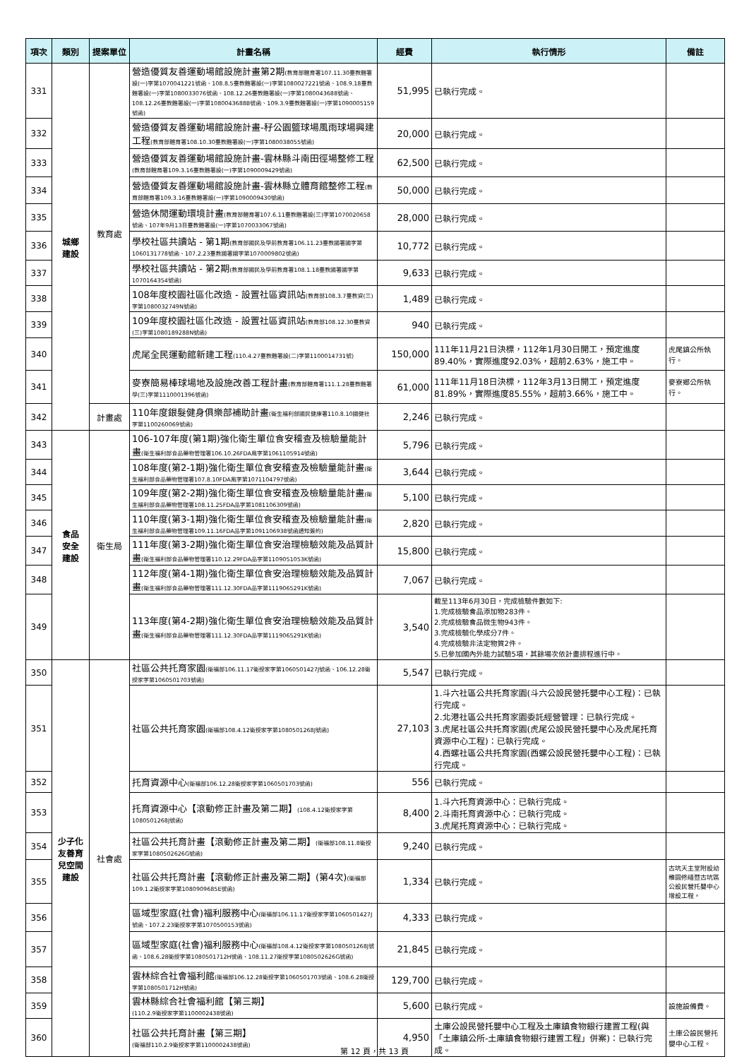| 項次 | 類別 | 提案單位 | 計畫名稱 | 經費 | 執行情形 | 備註 |
| --- | --- | --- | --- | --- | --- | --- |
| 331 | 城鄉 建設 | 教育處 | 營造優質友善運動場館設施計畫第2期 (教育部體育署107.11.30臺教體署設(一)字第1070041221號函、108.8.5臺教體署設(一)字第1080027221號函、108.9.18臺教體署設(一)字第1080033076號函、108.12.26臺教體署設(一)字第1080043688號函、108.12.26臺教體署設(一)字第1080043688B號函、109.3.9臺教體署設(一)字第1090005159號函) | 51,995 | 已執行完成。 | |
| 332 | | | 營造優質友善運動場館設施計畫-秄公園籃球場風雨球場興建工程 (教育部體育署108.10.30臺教體署設(一)字第1080038055號函) | 20,000 | 已執行完成。 | |
| 333 | | | 營造優質友善運動場館設施計畫-雲林縣斗南田徑場整修工程 (教育部體育署109.3.16臺教體署設(一)字第1090009429號函) | 62,500 | 已執行完成。 | |
| 334 | | | 營造優質友善運動場館設施計畫-雲林縣立體育館整修工程 (教育部體育署109.3.16臺教體署設(一)字第1090009430號函) | 50,000 | 已執行完成。 | |
| 335 | | | 營造休閒運動環境計畫 (教育部體育署107.6.11臺教體署設(三)字第1070020658號函、107年9月13日臺教體署設(一)字第1070033067號函) | 28,000 | 已執行完成。 | |
| 336 | | | 學校社區共讀站 - 第1期 (教育部國民及學前教育署106.11.23臺教國署國字第1060131778號函、107.2.23臺教國署國字第1070009802號函) | 10,772 | 已執行完成。 | |
| 337 | | | 學校社區共讀站 - 第2期 (教育部國民及學前教育署108.1.18臺教國署國字第1070164354號函) | 9,633 | 已執行完成。 | |
| 338 | | | 108年度校園社區化改造 - 設置社區資訊站 (教育部108.3.7臺教資(三)字第1080032749N號函) | 1,489 | 已執行完成。 | |
| 339 | | | 109年度校園社區化改造 - 設置社區資訊站 (教育部108.12.30臺教資(三)字第1080189288N號函) | 940 | 已執行完成。 | |
| 340 | | | 虎尾全民運動館新建工程 (110.4.27臺教體署設(二)字第1100014731號) | 150,000 | 111年11月21日決標，112年1月30日開工，預定進度89.40%，實際進度92.03%，超前2.63%，施工中。 | 虎尾鎮公所執行。 |
| 341 | | | 麥寮簡易棒球場地及設施改善工程計畫 (教育部體育署111.1.28臺教體署學(三)字第1110001396號函) | 61,000 | 111年11月18日決標，112年3月13日開工，預定進度81.89%，實際進度85.55%，超前3.66%，施工中。 | 麥寮鄉公所執行。 |
| 342 | | 計畫處 | 110年度銀髮健身俱樂部補助計畫 (衛生福利部國民健康署110.8.10國健社字第1100260069號函) | 2,246 | 已執行完成。 | |
| 343 | 食品 安全 建設 | 衛生局 | 106-107年度(第1期)強化衛生單位食安稽查及檢驗量能計畫 (衛生福利部食品藥物管理署106.10.26FDA風字第1061105914號函) | 5,796 | 已執行完成。 | |
| 344 | | | 108年度(第2-1期)強化衛生單位食安稽查及檢驗量能計畫 (衛生福利部食品藥物管理署107.8.10FDA風字第1071104797號函) | 3,644 | 已執行完成。 | |
| 345 | | | 109年度(第2-2期)強化衛生單位食安稽查及檢驗量能計畫 (衛生福利部食品藥物管理署108.11.25FDA品字第1081106309號函) | 5,100 | 已執行完成。 | |
| 346 | | | 110年度(第3-1期)強化衛生單位食安稽查及檢驗量能計畫 (衛生福利部食品藥物管理署109.11.16FDA品字第1091106938號函通知簽約) | 2,820 | 已執行完成。 | |
| 347 | | | 111年度(第3-2期)強化衛生單位食安治理檢驗效能及品質計畫 (衛生福利部食品藥物管理署110.12.29FDA品字第1109051053K號函) | 15,800 | 已執行完成。 | |
| 348 | | | 112年度(第4-1期)強化衛生單位食安治理檢驗效能及品質計畫 (衛生福利部食品藥物管理署111.12.30FDA品字第1119065291K號函) | 7,067 | 已執行完成。 | |
| 349 | | | 113年度(第4-2期)強化衛生單位食安治理檢驗效能及品質計畫 (衛生福利部食品藥物管理署111.12.30FDA品字第1119065291K號函) | 3,540 | 截至113年6月30日，完成檢驗件數如下: 1.完成檢驗食品添加物283件。 2.完成檢驗食品微生物943件。 3.完成檢驗化學成分7件。 4.完成檢驗非法定物質2件。 5.已參加國內外能力試驗5項，其餘場次依計畫排程進行中。 | |
| 350 | 少子化 友善育 兒空間 建設 | 社會處 | 社區公共托育家園 (衛福部106.11.17衛授家字第1060501427J號函、106.12.28衛授家字第1060501703號函) | 5,547 | 已執行完成。 | |
| 351 | | | 社區公共托育家園 (衛福部108.4.12衛授家字第1080501268J號函) | 27,103 | 1.斗六社區公共托育家園(斗六公設民營托嬰中心工程)：已執行完成。 2.北港社區公共托育家園委託經營管理：已執行完成。 3.虎尾社區公共托育家園(虎尾公設民營托嬰中心及虎尾托育資源中心工程)：已執行完成。 4.西螺社區公共托育家園(西螺公設民營托嬰中心工程)：已執行完成。 | |
| 352 | | | 托育資源中心 (衛福部106.12.28衛授家字第1060501703號函) | 556 | 已執行完成。 | |
| 353 | | | 托育資源中心【滾動修正計畫及第二期】 (108.4.12衛授家字第1080501268J號函) | 8,400 | 1.斗六托育資源中心：已執行完成。 2.斗南托育資源中心：已執行完成。 3.虎尾托育資源中心：已執行完成。 | |
| 354 | | | 社區公共托育計畫【滾動修正計畫及第二期】 (衛福部108.11.8衛授家字第1080502626G號函) | 9,240 | 已執行完成。 | |
| 355 | | | 社區公共托育計畫【滾動修正計畫及第二期】(第4次) (衛福部109.1.2衛授家字第1080909685E號函) | 1,334 | 已執行完成。 | 古坑天主堂附設幼稚園修繕暨古坑區公設民營托嬰中心增設工程。 |
| 356 | | | 區域型家庭(社會)福利服務中心 (衛福部106.11.17衛授家字第1060501427J號函、107.2.23衛授家字第1070500153號函) | 4,333 | 已執行完成。 | |
| 357 | | | 區域型家庭(社會)福利服務中心 (衛福部108.4.12衛授家字第1080501268J號函、108.6.28衛授字第1080501712H號函、108.11.27衛授字第1080502626G號函) | 21,845 | 已執行完成。 | |
| 358 | | | 雲林綜合社會福利館 (衛福部106.12.28衛授字第1060501703號函、108.6.28衛授字第1080501712H號函) | 129,700 | 已執行完成。 | |
| 359 | | | 雲林縣綜合社會福利館【第三期】 (110.2.9衛授家字第1100002438號函) | 5,600 | 已執行完成。 | 設施設備費。 |
| 360 | | | 社區公共托育計畫【第三期】 (衛福部110.2.9衛授家字第1100002438號函) | 4,950 | 土庫公設民營托嬰中心工程及土庫鎮食物銀行建置工程(與「土庫鎮公所-土庫鎮食物銀行建置工程」併案)：已執行完成。 | 土庫公設民營托嬰中心工程。 |
第 12 頁，共 13 頁